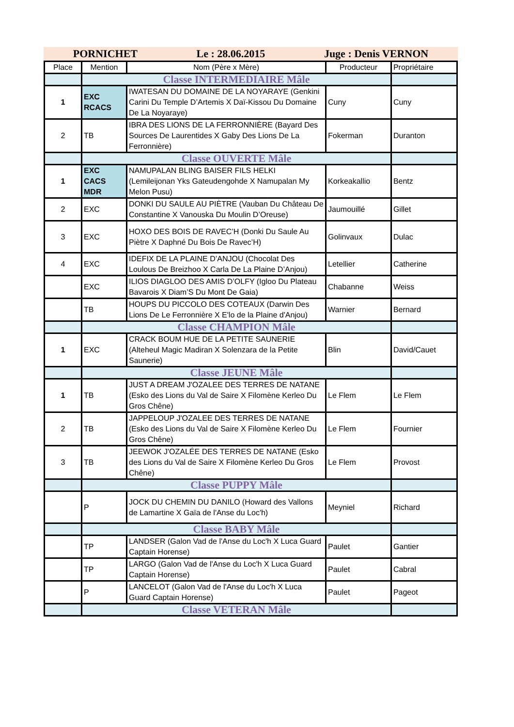PORNICHET Le : 28.06.2015 Juge : Denis VERNON
| Place | Mention | Nom (Père x Mère) | Producteur | Propriétaire |
| --- | --- | --- | --- | --- |
| | Classe INTERMEDIAIRE Mâle | | | |
| 1 | EXC RCACS | IWATESAN DU DOMAINE DE LA NOYARAYE (Genkini Carini Du Temple D’Artemis X Daï-Kissou Du Domaine De La Noyaraye) | Cuny | Cuny |
| 2 | TB | IBRA DES LIONS DE LA FERRONNIÈRE (Bayard Des Sources De Laurentides X Gaby Des Lions De La Ferronnière) | Fokerman | Duranton |
| | Classe OUVERTE Mâle | | | |
| 1 | EXC CACS MDR | NAMUPALAN BLING BAISER FILS HELKI (Lemileijonan Yks Gateudengohde X Namupalan My Melon Pusu) | Korkeakallio | Bentz |
| 2 | EXC | DONKI DU SAULE AU PIÈTRE (Vauban Du Château De Constantine X Vanouska Du Moulin D’Oreuse) | Jaumouillé | Gillet |
| 3 | EXC | HOXO DES BOIS DE RAVEC’H (Donki Du Saule Au Piètre X Daphné Du Bois De Ravec’H) | Golinvaux | Dulac |
| 4 | EXC | IDEFIX DE LA PLAINE D’ANJOU (Chocolat Des Loulous De Breizhoo X Carla De La Plaine D’Anjou) | Letellier | Catherine |
| | EXC | ILIOS DIAGLOO DES AMIS D’OLFY (Igloo Du Plateau Bavarois X Diam’S Du Mont De Gaia) | Chabanne | Weiss |
| | TB | HOUPS DU PICCOLO DES COTEAUX (Darwin Des Lions De Le Ferronnière X E'lo de la Plaine d'Anjou) | Warnier | Bernard |
| | Classe CHAMPION Mâle | | | |
| 1 | EXC | CRACK BOUM HUE DE LA PETITE SAUNERIE (Alteheul Magic Madiran X Solenzara de la Petite Saunerie) | Blin | David/Cauet |
| | Classe JEUNE Mâle | | | |
| 1 | TB | JUST A DREAM J'OZALEE DES TERRES DE NATANE (Esko des Lions du Val de Saire X Filomène Kerleo Du Gros Chêne) | Le Flem | Le Flem |
| 2 | TB | JAPPELOUP J'OZALEE DES TERRES DE NATANE (Esko des Lions du Val de Saire X Filomène Kerleo Du Gros Chêne) | Le Flem | Fournier |
| 3 | TB | JEEWOK J'OZALÉE DES TERRES DE NATANE (Esko des Lions du Val de Saire X Filomène Kerleo Du Gros Chêne) | Le Flem | Provost |
| | Classe PUPPY Mâle | | | |
| | P | JOCK DU CHEMIN DU DANILO (Howard des Vallons de Lamartine X Gaïa de l'Anse du Loc'h) | Meyniel | Richard |
| | Classe BABY Mâle | | | |
| | TP | LANDSER (Galon Vad de l'Anse du Loc'h X Luca Guard Captain Horense) | Paulet | Gantier |
| | TP | LARGO (Galon Vad de l'Anse du Loc'h X Luca Guard Captain Horense) | Paulet | Cabral |
| | P | LANCELOT (Galon Vad de l'Anse du Loc'h X Luca Guard Captain Horense) | Paulet | Pageot |
| | Classe VETERAN Mâle | | | |